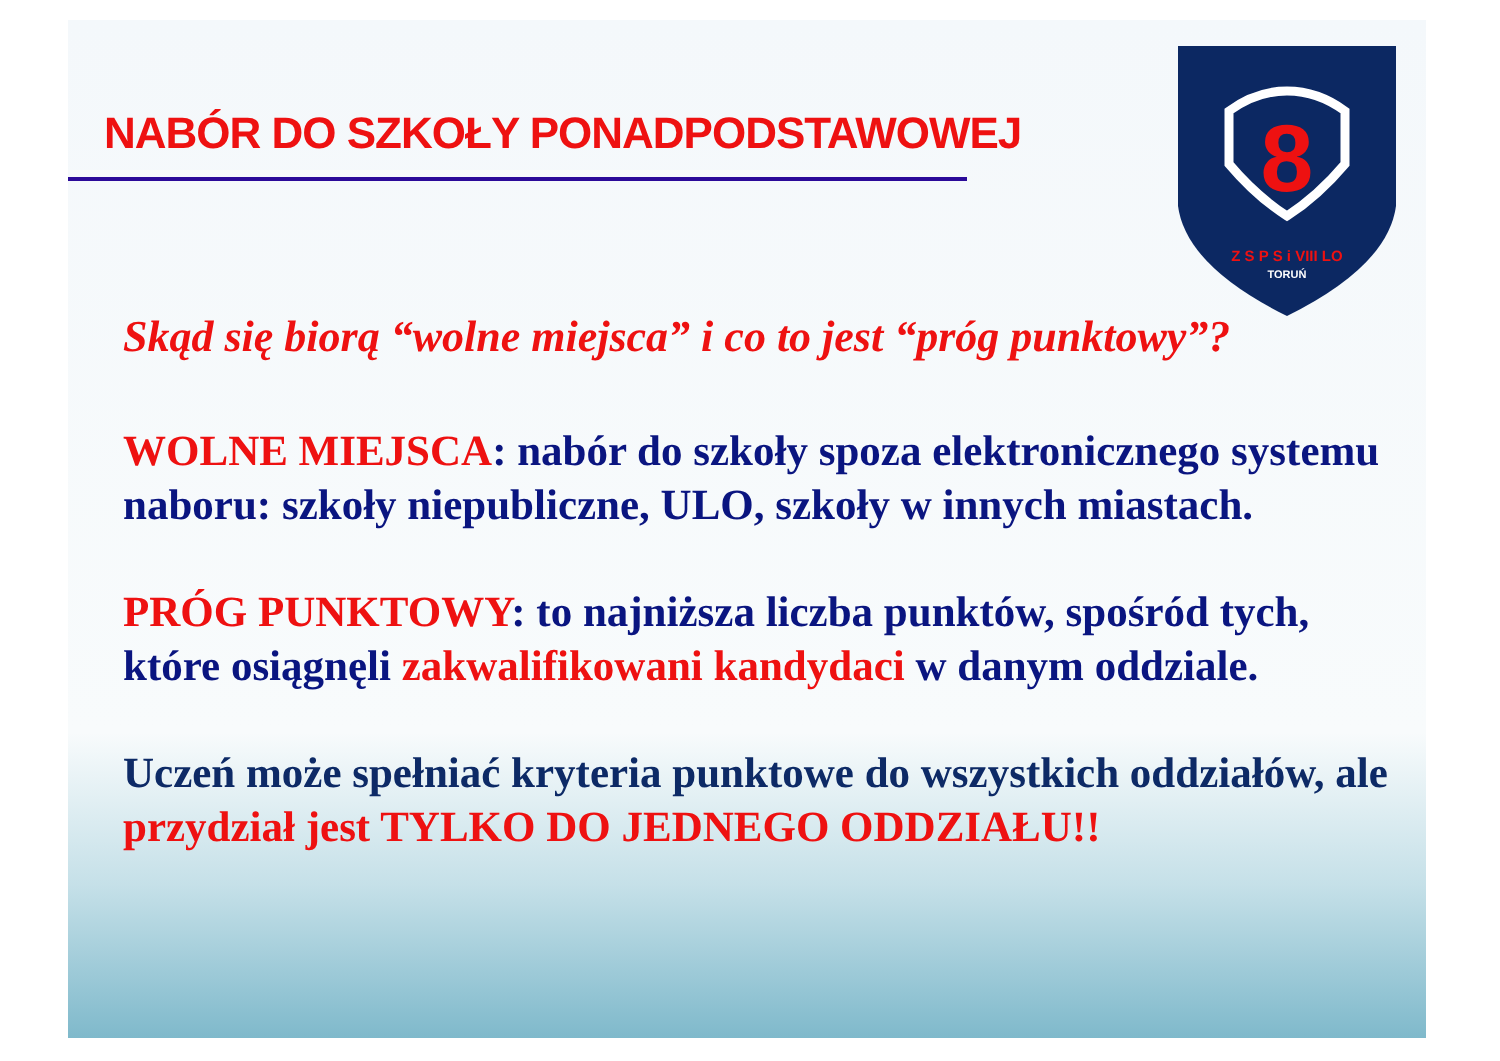NABÓR DO SZKOŁY PONADPODSTAWOWEJ
8
Z S P S i VIII LO
TORUŃ
Skąd się biorą “wolne miejsca” i co to jest “próg punktowy”?
WOLNE MIEJSCA: nabór do szkoły spoza elektronicznego systemu naboru: szkoły niepubliczne, ULO, szkoły w innych miastach.
PRÓG PUNKTOWY: to najniższa liczba punktów, spośród tych, które osiągnęli zakwalifikowani kandydaci w danym oddziale.
Uczeń może spełniać kryteria punktowe do wszystkich oddziałów, ale przydział jest TYLKO DO JEDNEGO ODDZIAŁU!!